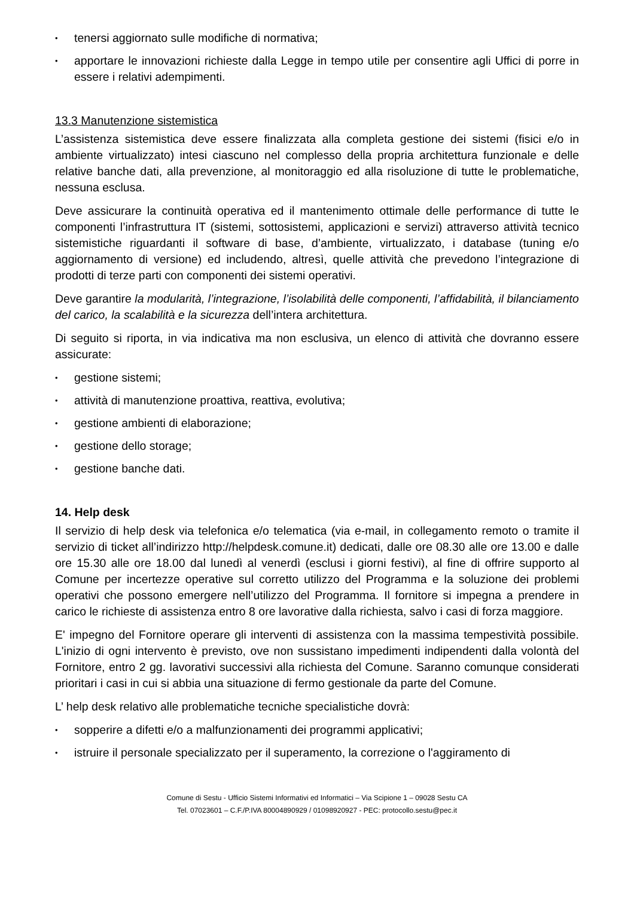• tenersi aggiornato sulle modifiche di normativa;
• apportare le innovazioni richieste dalla Legge in tempo utile per consentire agli Uffici di porre in essere i relativi adempimenti.
13.3 Manutenzione sistemistica
L’assistenza sistemistica deve essere finalizzata alla completa gestione dei sistemi (fisici e/o in ambiente virtualizzato) intesi ciascuno nel complesso della propria architettura funzionale e delle relative banche dati, alla prevenzione, al monitoraggio ed alla risoluzione di tutte le problematiche, nessuna esclusa.
Deve assicurare la continuità operativa ed il mantenimento ottimale delle performance di tutte le componenti l’infrastruttura IT (sistemi, sottosistemi, applicazioni e servizi) attraverso attività tecnico sistemistiche riguardanti il software di base, d’ambiente, virtualizzato, i database (tuning e/o aggiornamento di versione) ed includendo, altresì, quelle attività che prevedono l’integrazione di prodotti di terze parti con componenti dei sistemi operativi.
Deve garantire la modularità, l’integrazione, l’isolabilità delle componenti, l’affidabilità, il bilanciamento del carico, la scalabilità e la sicurezza dell’intera architettura.
Di seguito si riporta, in via indicativa ma non esclusiva, un elenco di attività che dovranno essere assicurate:
• gestione sistemi;
• attività di manutenzione proattiva, reattiva, evolutiva;
• gestione ambienti di elaborazione;
• gestione dello storage;
• gestione banche dati.
14. Help desk
Il servizio di help desk via telefonica e/o telematica (via e-mail, in collegamento remoto o tramite il servizio di ticket all’indirizzo http://helpdesk.comune.it) dedicati, dalle ore 08.30 alle ore 13.00 e dalle ore 15.30 alle ore 18.00 dal lunedì al venerdì (esclusi i giorni festivi), al fine di offrire supporto al Comune per incertezze operative sul corretto utilizzo del Programma e la soluzione dei problemi operativi che possono emergere nell’utilizzo del Programma. Il fornitore si impegna a prendere in carico le richieste di assistenza entro 8 ore lavorative dalla richiesta, salvo i casi di forza maggiore.
E' impegno del Fornitore operare gli interventi di assistenza con la massima tempestività possibile. L'inizio di ogni intervento è previsto, ove non sussistano impedimenti indipendenti dalla volontà del Fornitore, entro 2 gg. lavorativi successivi alla richiesta del Comune. Saranno comunque considerati prioritari i casi in cui si abbia una situazione di fermo gestionale da parte del Comune.
L’ help desk relativo alle problematiche tecniche specialistiche dovrà:
• sopperire a difetti e/o a malfunzionamenti dei programmi applicativi;
• istruire il personale specializzato per il superamento, la correzione o l'aggiramento di
Comune di Sestu - Ufficio Sistemi Informativi ed Informatici – Via Scipione 1 – 09028 Sestu CA
Tel. 07023601 – C.F./P.IVA 80004890929 / 01098920927 - PEC: protocollo.sestu@pec.it